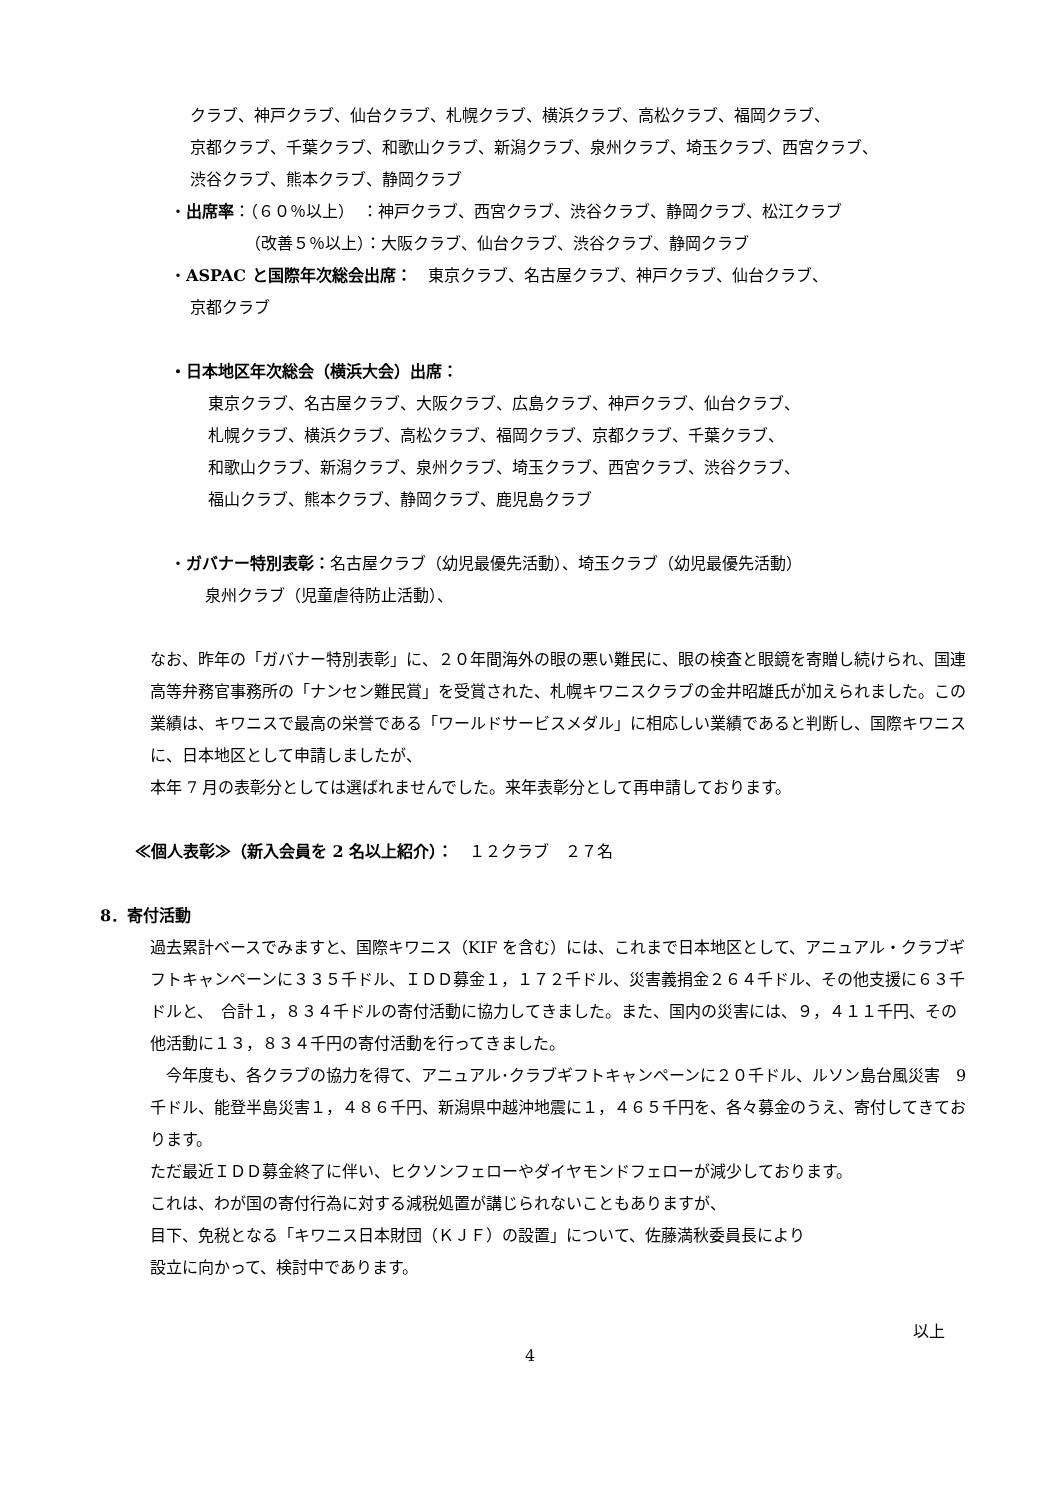クラブ、神戸クラブ、仙台クラブ、札幌クラブ、横浜クラブ、高松クラブ、福岡クラブ、
京都クラブ、千葉クラブ、和歌山クラブ、新潟クラブ、泉州クラブ、埼玉クラブ、西宮クラブ、
渋谷クラブ、熊本クラブ、静岡クラブ
・出席率：（６０％以上）　：神戸クラブ、西宮クラブ、渋谷クラブ、静岡クラブ、松江クラブ
（改善５％以上）：大阪クラブ、仙台クラブ、渋谷クラブ、静岡クラブ
・ASPAC と国際年次総会出席：　東京クラブ、名古屋クラブ、神戸クラブ、仙台クラブ、
京都クラブ
・日本地区年次総会（横浜大会）出席：
東京クラブ、名古屋クラブ、大阪クラブ、広島クラブ、神戸クラブ、仙台クラブ、
札幌クラブ、横浜クラブ、高松クラブ、福岡クラブ、京都クラブ、千葉クラブ、
和歌山クラブ、新潟クラブ、泉州クラブ、埼玉クラブ、西宮クラブ、渋谷クラブ、
福山クラブ、熊本クラブ、静岡クラブ、鹿児島クラブ
・ガバナー特別表彰：名古屋クラブ（幼児最優先活動）、埼玉クラブ（幼児最優先活動）
泉州クラブ（児童虐待防止活動）、
なお、昨年の「ガバナー特別表彰」に、２０年間海外の眼の悪い難民に、眼の検査と眼鏡を寄贈し続けられ、国連高等弁務官事務所の「ナンセン難民賞」を受賞された、札幌キワニスクラブの金井昭雄氏が加えられました。この業績は、キワニスで最高の栄誉である「ワールドサービスメダル」に相応しい業績であると判断し、国際キワニスに、日本地区として申請しましたが、
本年 7 月の表彰分としては選ばれませんでした。来年表彰分として再申請しております。
≪個人表彰≫（新入会員を 2 名以上紹介）：　１２クラブ　２７名
8．寄付活動
過去累計ベースでみますと、国際キワニス（KIF を含む）には、これまで日本地区として、アニュアル・クラブギフトキャンペーンに３３５千ドル、ＩＤＤ募金１，１７２千ドル、災害義捐金２６４千ドル、その他支援に６３千ドルと、　合計１，８３４千ドルの寄付活動に協力してきました。また、国内の災害には、９，４１１千円、その他活動に１３，８３４千円の寄付活動を行ってきました。
　今年度も、各クラブの協力を得て、アニュアル･クラブギフトキャンペーンに２０千ドル、ルソン島台風災害　9 千ドル、能登半島災害１，４８６千円、新潟県中越沖地震に１，４６５千円を、各々募金のうえ、寄付してきております。
ただ最近ＩＤＤ募金終了に伴い、ヒクソンフェローやダイヤモンドフェローが減少しております。
これは、わが国の寄付行為に対する減税処置が講じられないこともありますが、
目下、免税となる「キワニス日本財団（ＫＪＦ）の設置」について、佐藤満秋委員長により
設立に向かって、検討中であります。
以上
4